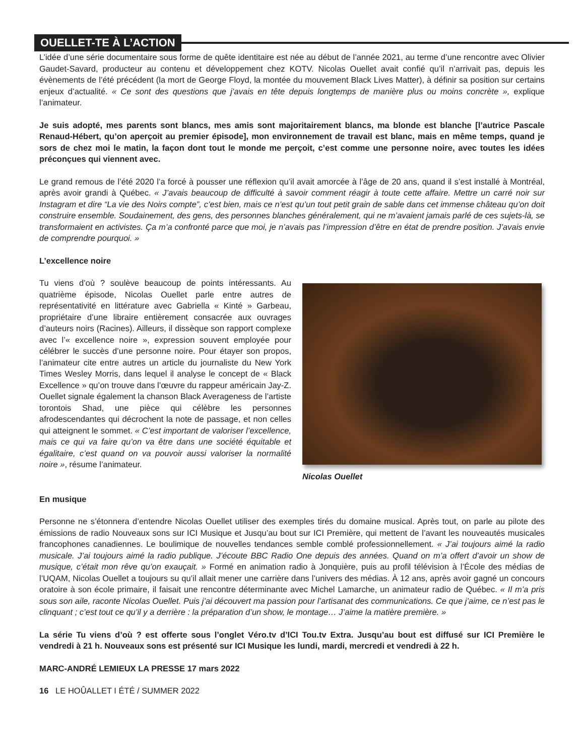OUELLET-TE À L’ACTION
L’idée d’une série documentaire sous forme de quête identitaire est née au début de l’année 2021, au terme d’une rencontre avec Olivier Gaudet-Savard, producteur au contenu et développement chez KOTV. Nicolas Ouellet avait confié qu’il n’arrivait pas, depuis les évènements de l’été précédent (la mort de George Floyd, la montée du mouvement Black Lives Matter), à définir sa position sur certains enjeux d’actualité. « Ce sont des questions que j’avais en tête depuis longtemps de manière plus ou moins concrète », explique l’animateur.
Je suis adopté, mes parents sont blancs, mes amis sont majoritairement blancs, ma blonde est blanche [l’autrice Pascale Renaud-Hébert, qu’on aperçoit au premier épisode], mon environnement de travail est blanc, mais en même temps, quand je sors de chez moi le matin, la façon dont tout le monde me perçoit, c’est comme une personne noire, avec toutes les idées préconçues qui viennent avec.
Le grand remous de l’été 2020 l’a forcé à pousser une réflexion qu’il avait amorcée à l’âge de 20 ans, quand il s’est installé à Montréal, après avoir grandi à Québec. « J’avais beaucoup de difficulté à savoir comment réagir à toute cette affaire. Mettre un carré noir sur Instagram et dire “La vie des Noirs compte”, c’est bien, mais ce n’est qu’un tout petit grain de sable dans cet immense château qu’on doit construire ensemble. Soudainement, des gens, des personnes blanches généralement, qui ne m’avaient jamais parlé de ces sujets-là, se transformaient en activistes. Ça m’a confronté parce que moi, je n’avais pas l’impression d’être en état de prendre position. J’avais envie de comprendre pourquoi. »
L’excellence noire
Tu viens d’où ? soulève beaucoup de points intéressants. Au quatrième épisode, Nicolas Ouellet parle entre autres de représentativité en littérature avec Gabriella « Kinté » Garbeau, propriétaire d’une libraire entièrement consacrée aux ouvrages d’auteurs noirs (Racines). Ailleurs, il dissèque son rapport complexe avec l’« excellence noire », expression souvent employée pour célébrer le succès d’une personne noire. Pour étayer son propos, l’animateur cite entre autres un article du journaliste du New York Times Wesley Morris, dans lequel il analyse le concept de « Black Excellence » qu’on trouve dans l’œuvre du rappeur américain Jay-Z. Ouellet signale également la chanson Black Averageness de l’artiste torontois Shad, une pièce qui célèbre les personnes afrodescendantes qui décrochent la note de passage, et non celles qui atteignent le sommet. « C’est important de valoriser l’excellence, mais ce qui va faire qu’on va être dans une société équitable et égalitaire, c’est quand on va pouvoir aussi valoriser la normalité noire », résume l’animateur.
Nicolas Ouellet
En musique
Personne ne s’étonnera d’entendre Nicolas Ouellet utiliser des exemples tirés du domaine musical. Après tout, on parle au pilote des émissions de radio Nouveaux sons sur ICI Musique et Jusqu’au bout sur ICI Première, qui mettent de l’avant les nouveautés musicales francophones canadiennes. Le boulimique de nouvelles tendances semble comblé professionnellement. « J’ai toujours aimé la radio musicale. J’ai toujours aimé la radio publique. J’écoute BBC Radio One depuis des années. Quand on m’a offert d’avoir un show de musique, c’était mon rêve qu’on exauçait. » Formé en animation radio à Jonquière, puis au profil télévision à l’École des médias de l’UQAM, Nicolas Ouellet a toujours su qu’il allait mener une carrière dans l’univers des médias. À 12 ans, après avoir gagné un concours oratoire à son école primaire, il faisait une rencontre déterminante avec Michel Lamarche, un animateur radio de Québec. « Il m’a pris sous son aile, raconte Nicolas Ouellet. Puis j’ai découvert ma passion pour l’artisanat des communications. Ce que j’aime, ce n’est pas le clinquant ; c’est tout ce qu’il y a derrière : la préparation d’un show, le montage… J’aime la matière première. »
La série Tu viens d’où ? est offerte sous l’onglet Véro.tv d’ICI Tou.tv Extra. Jusqu’au bout est diffusé sur ICI Première le vendredi à 21 h. Nouveaux sons est présenté sur ICI Musique les lundi, mardi, mercredi et vendredi à 22 h.
MARC-ANDRÉ LEMIEUX LA PRESSE 17 mars 2022
16 LE HOÛALLET I ÉTÉ / SUMMER 2022